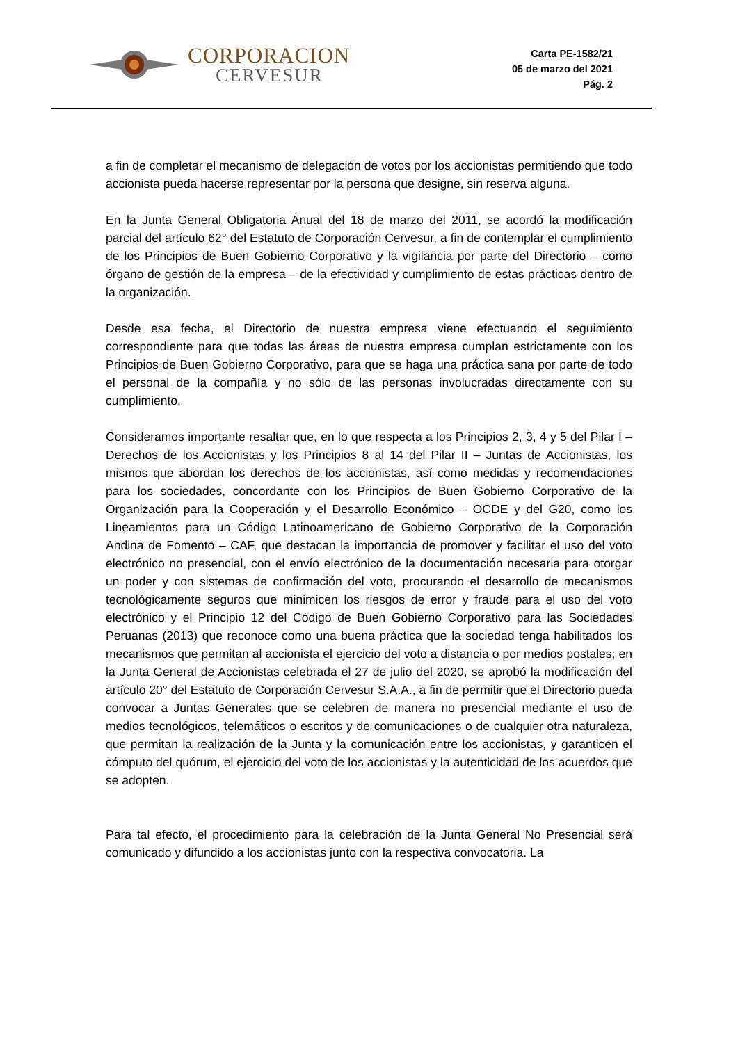CORPORACION
CERVESUR
Carta PE-1582/21
05 de marzo del 2021
Pág. 2
a fin de completar el mecanismo de delegación de votos por los accionistas permitiendo que todo accionista pueda hacerse representar por la persona que designe, sin reserva alguna.
En la Junta General Obligatoria Anual del 18 de marzo del 2011, se acordó la modificación parcial del artículo 62° del Estatuto de Corporación Cervesur, a fin de contemplar el cumplimiento de los Principios de Buen Gobierno Corporativo y la vigilancia por parte del Directorio – como órgano de gestión de la empresa – de la efectividad y cumplimiento de estas prácticas dentro de la organización.
Desde esa fecha, el Directorio de nuestra empresa viene efectuando el seguimiento correspondiente para que todas las áreas de nuestra empresa cumplan estrictamente con los Principios de Buen Gobierno Corporativo, para que se haga una práctica sana por parte de todo el personal de la compañía y no sólo de las personas involucradas directamente con su cumplimiento.
Consideramos importante resaltar que, en lo que respecta a los Principios 2, 3, 4 y 5 del Pilar I – Derechos de los Accionistas y los Principios 8 al 14 del Pilar II – Juntas de Accionistas, los mismos que abordan los derechos de los accionistas, así como medidas y recomendaciones para los sociedades, concordante con los Principios de Buen Gobierno Corporativo de la Organización para la Cooperación y el Desarrollo Económico – OCDE y del G20, como los Lineamientos para un Código Latinoamericano de Gobierno Corporativo de la Corporación Andina de Fomento – CAF, que destacan la importancia de promover y facilitar el uso del voto electrónico no presencial, con el envío electrónico de la documentación necesaria para otorgar un poder y con sistemas de confirmación del voto, procurando el desarrollo de mecanismos tecnológicamente seguros que minimicen los riesgos de error y fraude para el uso del voto electrónico y el Principio 12 del Código de Buen Gobierno Corporativo para las Sociedades Peruanas (2013) que reconoce como una buena práctica que la sociedad tenga habilitados los mecanismos que permitan al accionista el ejercicio del voto a distancia o por medios postales; en la Junta General de Accionistas celebrada el 27 de julio del 2020, se aprobó la modificación del artículo 20° del Estatuto de Corporación Cervesur S.A.A., a fin de permitir que el Directorio pueda convocar a Juntas Generales que se celebren de manera no presencial mediante el uso de medios tecnológicos, telemáticos o escritos y de comunicaciones o de cualquier otra naturaleza, que permitan la realización de la Junta y la comunicación entre los accionistas, y garanticen el cómputo del quórum, el ejercicio del voto de los accionistas y la autenticidad de los acuerdos que se adopten.
Para tal efecto, el procedimiento para la celebración de la Junta General No Presencial será comunicado y difundido a los accionistas junto con la respectiva convocatoria. La